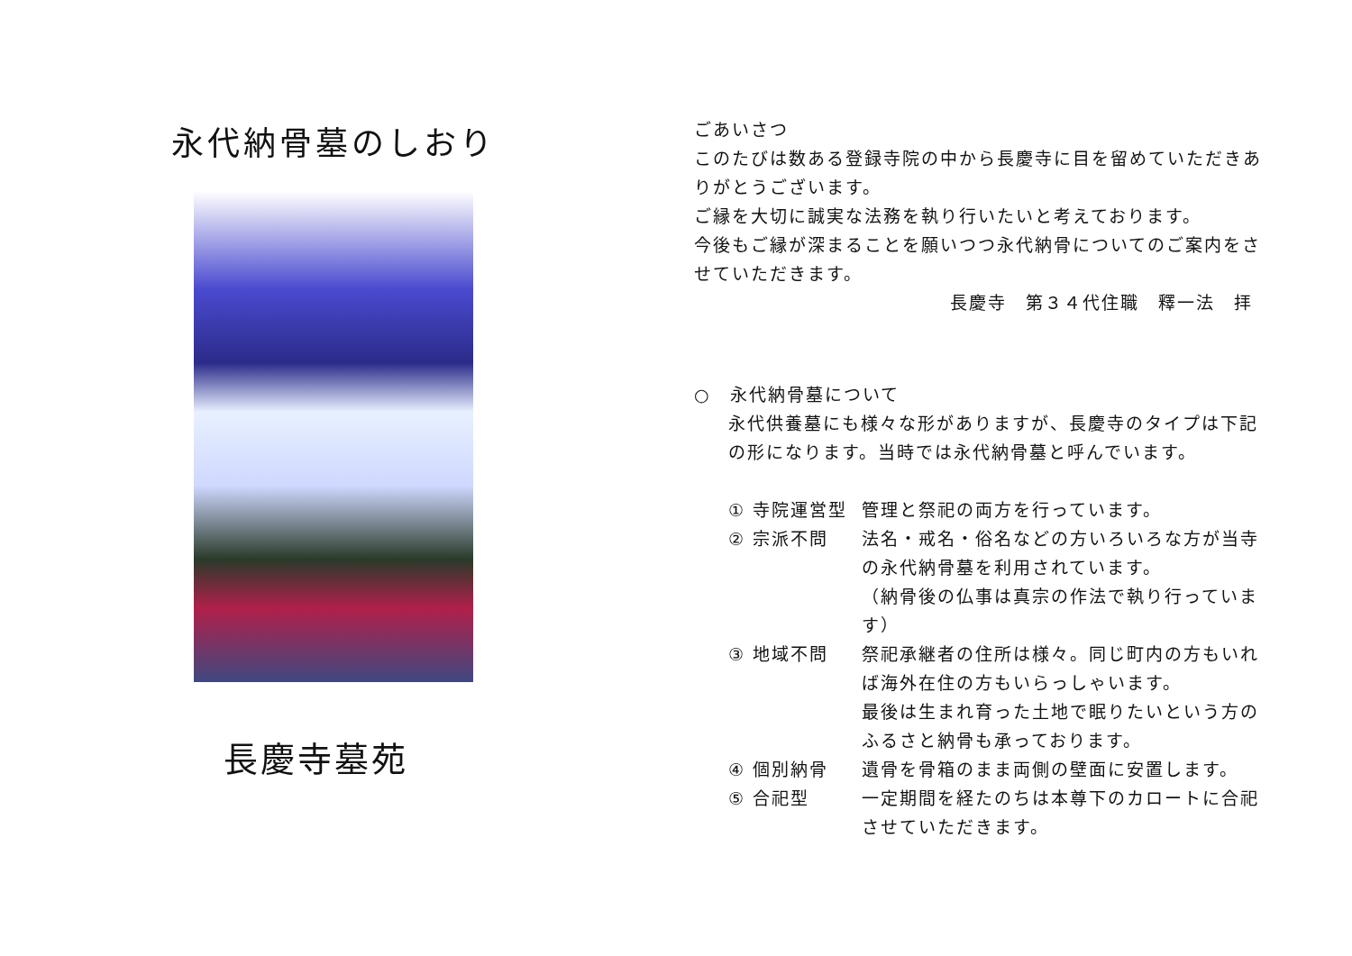永代納骨墓のしおり
長慶寺墓苑
ごあいさつ
このたびは数ある登録寺院の中から長慶寺に目を留めていただきありがとうございます。
ご縁を大切に誠実な法務を執り行いたいと考えております。
今後もご縁が深まることを願いつつ永代納骨についてのご案内をさせていただきます。
長慶寺　第３４代住職　釋一法　拝
○　永代納骨墓について
永代供養墓にも様々な形がありますが、長慶寺のタイプは下記の形になります。当時では永代納骨墓と呼んでいます。
① 寺院運営型 管理と祭祀の両方を行っています。
② 宗派不問 法名・戒名・俗名などの方いろいろな方が当寺の永代納骨墓を利用されています。
（納骨後の仏事は真宗の作法で執り行っています）
③ 地域不問 祭祀承継者の住所は様々。同じ町内の方もいれば海外在住の方もいらっしゃいます。
最後は生まれ育った土地で眠りたいという方のふるさと納骨も承っております。
④ 個別納骨 遺骨を骨箱のまま両側の壁面に安置します。
⑤ 合祀型 一定期間を経たのちは本尊下のカロートに合祀させていただきます。